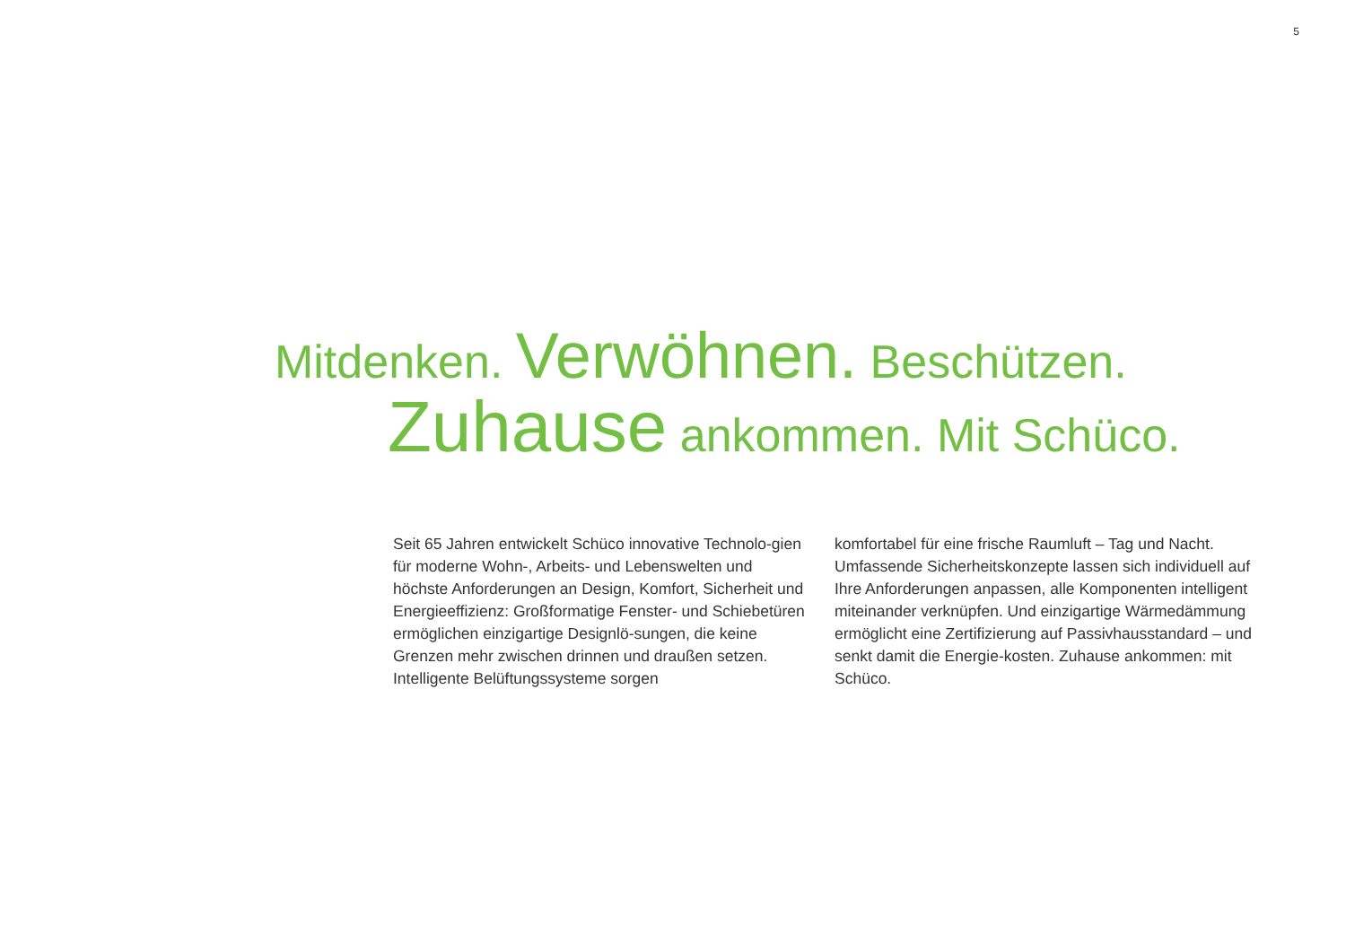5
Mitdenken. Verwöhnen. Beschützen.
Zuhause ankommen. Mit Schüco.
Seit 65 Jahren entwickelt Schüco innovative Technolo-gien für moderne Wohn-, Arbeits- und Lebenswelten und höchste Anforderungen an Design, Komfort, Sicherheit und Energieeffizienz: Großformatige Fenster- und Schiebetüren ermöglichen einzigartige Designlö-sungen, die keine Grenzen mehr zwischen drinnen und draußen setzen. Intelligente Belüftungssysteme sorgen
komfortabel für eine frische Raumluft – Tag und Nacht. Umfassende Sicherheitskonzepte lassen sich individuell auf Ihre Anforderungen anpassen, alle Komponenten intelligent miteinander verknüpfen. Und einzigartige Wärmedämmung ermöglicht eine Zertifizierung auf Passivhausstandard – und senkt damit die Energie-kosten. Zuhause ankommen: mit Schüco.